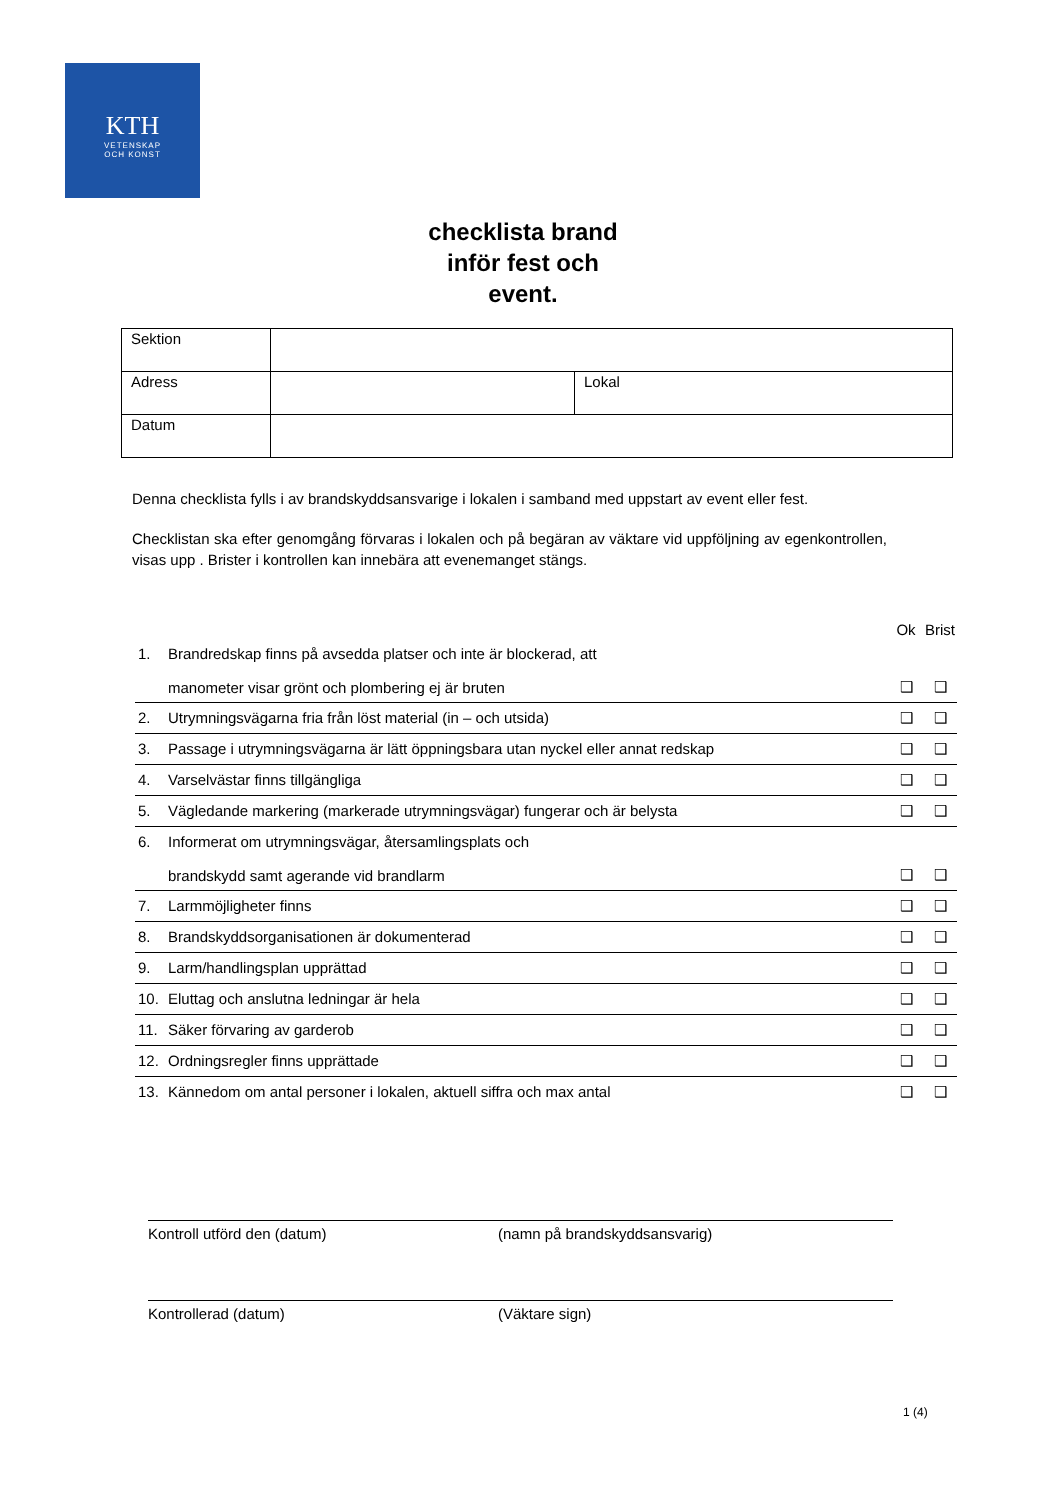KTH
VETENSKAP
OCH KONST
checklista brand
inför fest och
event.
| Sektion | | |
| Adress | | Lokal |
| Datum | | |
Denna checklista fylls i av brandskyddsansvarige i lokalen i samband med uppstart av event eller fest.
Checklistan ska efter genomgång förvaras i lokalen och på begäran av väktare vid uppföljning av egenkontrollen, visas upp . Brister i kontrollen kan innebära att evenemanget stängs.
| | | Ok | Brist |
| --- | --- | --- | --- |
| 1. | Brandredskap finns på avsedda platser och inte är blockerad, att manometer visar grönt och plombering ej är bruten | ❑ | ❑ |
| 2. | Utrymningsvägarna fria från löst material (in – och utsida) | ❑ | ❑ |
| 3. | Passage i utrymningsvägarna är lätt öppningsbara utan nyckel eller annat redskap | ❑ | ❑ |
| 4. | Varselvästar finns tillgängliga | ❑ | ❑ |
| 5. | Vägledande markering (markerade utrymningsvägar) fungerar och är belysta | ❑ | ❑ |
| 6. | Informerat om utrymningsvägar, återsamlingsplats och brandskydd samt agerande vid brandlarm | ❑ | ❑ |
| 7. | Larmmöjligheter finns | ❑ | ❑ |
| 8. | Brandskyddsorganisationen är dokumenterad | ❑ | ❑ |
| 9. | Larm/handlingsplan upprättad | ❑ | ❑ |
| 10. | Eluttag och anslutna ledningar är hela | ❑ | ❑ |
| 11. | Säker förvaring av garderob | ❑ | ❑ |
| 12. | Ordningsregler finns upprättade | ❑ | ❑ |
| 13. | Kännedom om antal personer i lokalen, aktuell siffra och max antal | ❑ | ❑ |
Kontroll utförd den (datum) (namn på brandskyddsansvarig)
Kontrollerad (datum) (Väktare sign)
1 (4)